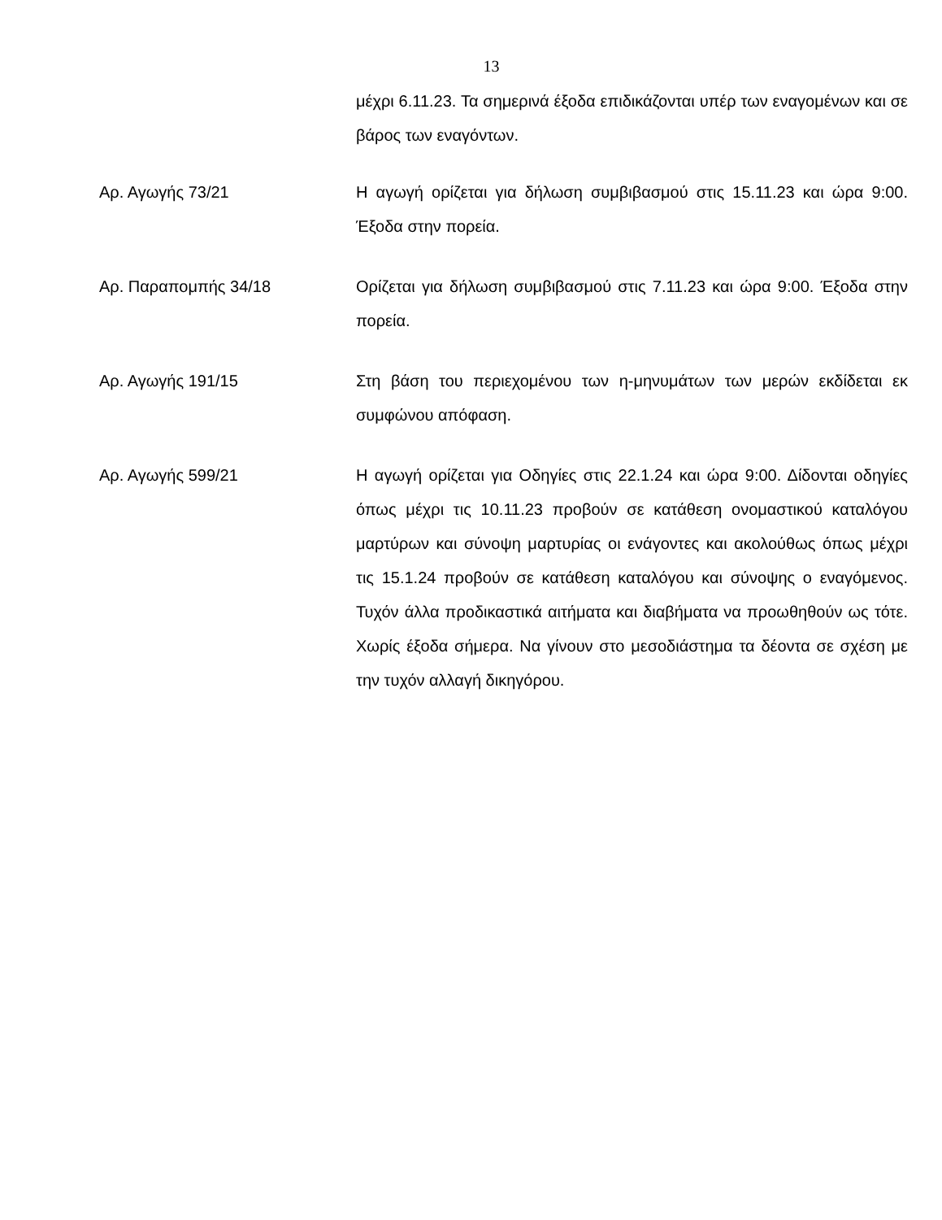13
μέχρι 6.11.23. Τα σημερινά έξοδα επιδικάζονται υπέρ των εναγομένων και σε βάρος των εναγόντων.
Αρ. Αγωγής 73/21 Η αγωγή ορίζεται για δήλωση συμβιβασμού στις 15.11.23 και ώρα 9:00. Έξοδα στην πορεία.
Αρ. Παραπομπής 34/18 Ορίζεται για δήλωση συμβιβασμού στις 7.11.23 και ώρα 9:00. Έξοδα στην πορεία.
Αρ. Αγωγής 191/15 Στη βάση του περιεχομένου των η-μηνυμάτων των μερών εκδίδεται εκ συμφώνου απόφαση.
Αρ. Αγωγής 599/21 Η αγωγή ορίζεται για Οδηγίες στις 22.1.24 και ώρα 9:00. Δίδονται οδηγίες όπως μέχρι τις 10.11.23 προβούν σε κατάθεση ονομαστικού καταλόγου μαρτύρων και σύνοψη μαρτυρίας οι ενάγοντες και ακολούθως όπως μέχρι τις 15.1.24 προβούν σε κατάθεση καταλόγου και σύνοψης ο εναγόμενος. Τυχόν άλλα προδικαστικά αιτήματα και διαβήματα να προωθηθούν ως τότε. Χωρίς έξοδα σήμερα. Να γίνουν στο μεσοδιάστημα τα δέοντα σε σχέση με την τυχόν αλλαγή δικηγόρου.